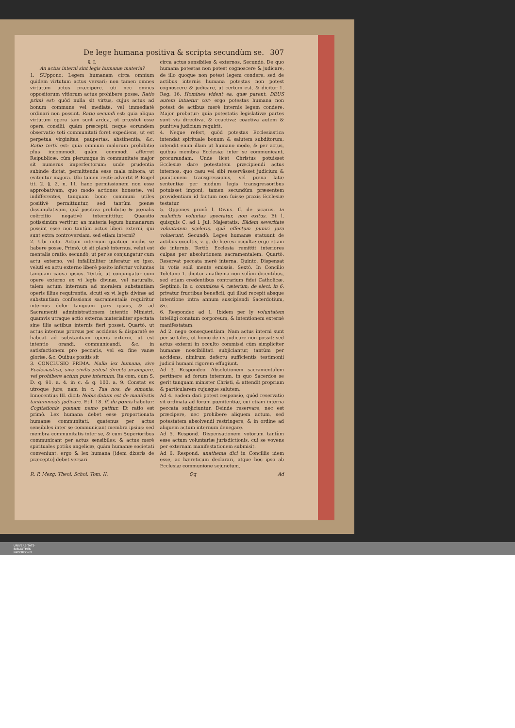De lege humana positiva & scripta secundùm se. 307
§. I.
An actus interni sint legis humanæ materia?
1. SUppono: Legem humanam circa omnium quidem virtutum actus versari; non tamen omnes virtutum actus præcipere, uti nec omnes oppositorum vitiorum actus prohibere posse. Ratio primi est: quòd nulla sit virtus, cujus actus ad bonum commune vel mediatè, vel immediatè ordinari non possint. Ratio secundi est: quia aliqua virtutum opera tam sunt ardua, ut præstet esse opera consilii, quàm præcepti, neque eorundem observatio toti communitati foret expediens, ut est perpetua virginitas, paupertas, abstinentia, &c. Ratio tertii est: quia omnium malorum prohibitio plus incommodi, quàm commodi afferret Reipublicæ, cùm plerumque in communitate major sit numerus imperfectorum: unde prudentia subinde dictat, permittenda esse mala minora, ut evitentur majora. Ubi tamen rectè advertit P. Engel tit. 2. §. 2. n. 11. hanc permissionem non esse approbativam, quo modo actiones honestæ, vel indifferentes, tanquam bono communi utiles positivè permittuntur, sed tantùm pœnæ dissimulativam, quâ positiva prohibitio & pœnalis coërcitio negativè intermittitur. Quæstio potissimùm vertitur, an materia legum humanarum possint esse non tantùm actus liberi externi, qui sunt extra controversiam, sed etiam interni?
2. Ubi nota. Actum internum quatuor modis se habere posse. Primò, ut sit planè internus, velut est mentalis oratio: secundò, ut per se conjungatur cum actu externo, vel infallibiliter inferatur ex ipso, veluti ex actu externo liberè posito infertur voluntas tanquam causa ipsius. Tertiò, ut conjungatur cum opere externo ex vi legis divinæ, vel naturalis, talem actum internum ad moralem substantiam operis illius requirentis, sicuti ex vi legis divinæ ad substantiam confessionis sacramentalis requiritur internus dolor tanquam pars ipsius, & ad Sacramenti administrationem intentio Ministri, quamvis utraque actio externa materialiter spectata sine illis actibus internis fieri posset. Quartò, ut actus internus prorsus per accidens & disparatè se habeat ad substantiam operis externi, ut est intentio orandi, communicandi, &c. in satisfactionem pro peccatis, vel ex fine vanæ gloriæ, &c. Quibus positis sit
3. CONCLUSIO PRIMA. Nulla lex humana, sive Ecclesiastica, sive civilis potest directè præcipere, vel prohibere actum purè internum. Ita com. cum S. D. q. 91. a. 4. in c. & q. 100. a. 9. Constat ex utroque jure; nam in c. Tua nos, de simonia; Innocentius III. dicit: Nobis datum est de manifestis tantummodo judicare. Et l. 18. ff. de pœnis habetur: Cogitationis pœnam nemo patitur. Et ratio est primò. Lex humana debet esse proportionata humanæ communitati, quatenus per actus sensibiles inter se communicant membra ipsius: sed membra communitatis inter se, & cum Superioribus communicant per actus sensibiles; & actus merè spirituales potiùs angelicæ, quàm humanæ societati conveniunt: ergo & lex humana [idem dixeris de præcepto] debet versari
circa actus sensibiles & externos. Secundò. De quo humana potestas non potest cognoscere & judicare, de illo quoque non potest legem condere: sed de actibus internis humana potestas non potest cognoscere & judicare, ut certum est, & dicitur 1. Reg. 16. Homines vident ea, quæ parent, DEUS autem intuetur cor: ergo potestas humana non potest de actibus merè internis legem condere. Major probatur: quia potestatis legislativæ partes sunt vis directiva, & coactiva: coactiva autem & punitiva judicium requirit.
4. Neque refert, quòd potestas Ecclesiastica intendat spirituale bonum & salutem subditorum; intendit enim illam ut humano modo, & per actus, quibus membra Ecclesiæ inter se communicant, procurandam. Unde licèt Christus potuisset Ecclesiæ dare potestatem præcipiendi actus internos, quo casu vel sibi reservâsset judicium & punitionem transgressionis, vel pœna latæ sententiæ per modum legis transgressoribus potuisset imponi, tamen secundùm præsentem providentiam id factum non fuisse praxis Ecclesiæ testatur.
5. Oppones primò l. Divus. ff. de sicariis. In maleficis voluntas spectatur, non exitus. Et l. quisquis C. ad l. Jul. Majestatis: Eâdem severitate voluntatem sceleris, quâ effectum puniri jura voluerunt. Secundò. Leges humanæ statuunt de actibus occultis, v. g. de hæresi occulta: ergo etiam de internis. Tertiò. Ecclesia remittit interiores culpas per absolutionem sacramentalem. Quartò. Reservat peccata merè interna. Quintò. Dispensat in votis solâ mente emissis. Sextò. In Concilio Toletano 1. dicitur anathema non solùm dicentibus, sed etiam credentibus contrarium fidei Catholicæ. Septimò. In c. commissa §. cæterùm; de elect. in 6. privatur fructibus beneficii, qui illud recepit absque intentione intra annum suscipiendi Sacerdotium, &c.
6. Respondeo ad 1. Ibidem per ly voluntatem intelligi conatum corporeum, & intentionem externè manifestatam.
Ad 2. nego consequentiam. Nam actus interni sunt per se tales, ut homo de iis judicare non possit: sed actus externi in occulto commissi cùm simpliciter humanæ noscibilitati subjiciantur, tantùm per accidens, nimirum defectu sufficientis testimonii judicii humani rigorem effugiunt.
Ad 3. Respondeo. Absolutionem sacramentalem pertinere ad forum internum, in quo Sacerdos se gerit tanquam minister Christi, & attendit propriam & particularem cujusque salutem.
Ad 4. eadem dari potest responsio, quòd reservatio sit ordinata ad forum pœnitentiæ, cui etiam interna peccata subjiciuntur. Deinde reservare, nec est præcipere, nec prohibere aliquem actum, sed potestatem absolvendi restringere, & in ordine ad aliquem actum internum denegare.
Ad 5. Respond. Dispensationem votorum tantùm esse actum voluntariæ jurisdictionis, cui se vovens per externam manifestationem submisit.
Ad 6. Respond. anathema dici in Conciliis idem esse, ac hæreticum declarari, atque hoc ipso ab Ecclesiæ communione sejunctum.
R. P. Mezg. Theol. Schol. Tom. II. Qq Ad
UNIVERSITÄTS-
BIBLIOTHEK
PADERBORN